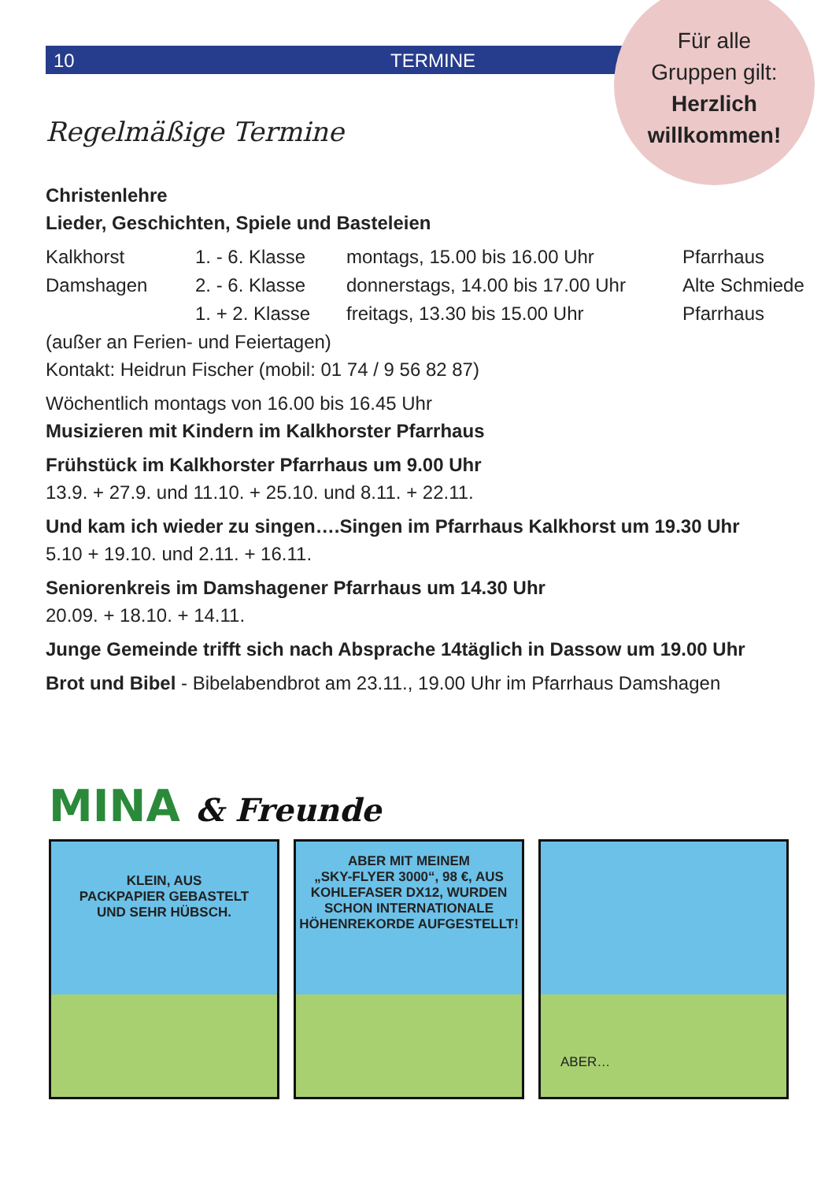10 TERMINE
Für alle
Gruppen gilt:
Herzlich
willkommen!
Regelmäßige Termine
Christenlehre
Lieder, Geschichten, Spiele und Basteleien
| Kalkhorst | 1. - 6. Klasse | montags, 15.00 bis 16.00 Uhr | Pfarrhaus |
| Damshagen | 2. - 6. Klasse | donnerstags, 14.00 bis 17.00 Uhr | Alte Schmiede |
| | 1. + 2. Klasse | freitags, 13.30 bis 15.00 Uhr | Pfarrhaus |
(außer an Ferien- und Feiertagen)
Kontakt: Heidrun Fischer (mobil: 01 74 / 9 56 82 87)
Wöchentlich montags von 16.00 bis 16.45 Uhr
Musizieren mit Kindern im Kalkhorster Pfarrhaus
Frühstück im Kalkhorster Pfarrhaus um 9.00 Uhr
13.9. + 27.9. und 11.10. + 25.10. und 8.11. + 22.11.
Und kam ich wieder zu singen….Singen im Pfarrhaus Kalkhorst um 19.30 Uhr
5.10 + 19.10. und 2.11. + 16.11.
Seniorenkreis im Damshagener Pfarrhaus um 14.30 Uhr
20.09. + 18.10. + 14.11.
Junge Gemeinde trifft sich nach Absprache 14täglich in Dassow um 19.00 Uhr
Brot und Bibel - Bibelabendbrot am 23.11., 19.00 Uhr im Pfarrhaus Damshagen
MINA & Freunde
KLEIN, AUS
PACKPAPIER GEBASTELT
UND SEHR HÜBSCH.
ABER MIT MEINEM
„SKY-FLYER 3000“, 98 €, AUS
KOHLEFASER DX12, WURDEN
SCHON INTERNATIONALE
HÖHENREKORDE AUFGESTELLT!
ABER…